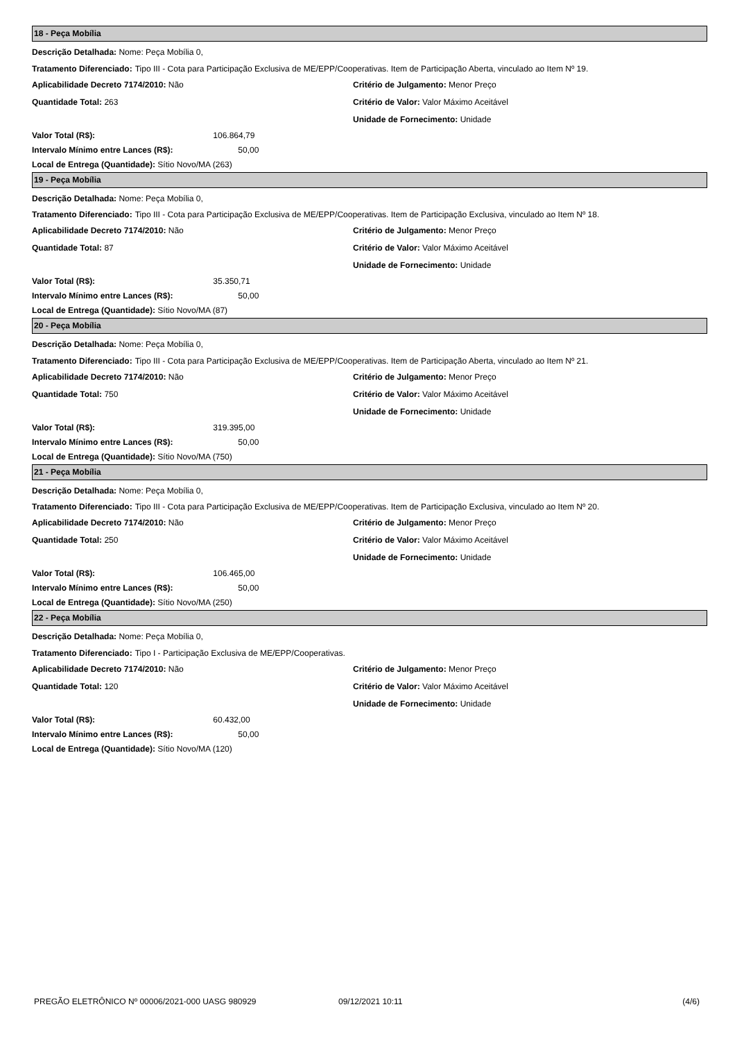18 - Peça Mobília
Descrição Detalhada: Nome: Peça Mobília 0,
Tratamento Diferenciado: Tipo III - Cota para Participação Exclusiva de ME/EPP/Cooperativas. Item de Participação Aberta, vinculado ao Item Nº 19.
Aplicabilidade Decreto 7174/2010: Não Critério de Julgamento: Menor Preço
Quantidade Total: 263 Critério de Valor: Valor Máximo Aceitável
Unidade de Fornecimento: Unidade
Valor Total (R$): 106.864,79
Intervalo Mínimo entre Lances (R$): 50,00
Local de Entrega (Quantidade): Sítio Novo/MA (263)
19 - Peça Mobília
Descrição Detalhada: Nome: Peça Mobília 0,
Tratamento Diferenciado: Tipo III - Cota para Participação Exclusiva de ME/EPP/Cooperativas. Item de Participação Exclusiva, vinculado ao Item Nº 18.
Aplicabilidade Decreto 7174/2010: Não Critério de Julgamento: Menor Preço
Quantidade Total: 87 Critério de Valor: Valor Máximo Aceitável
Unidade de Fornecimento: Unidade
Valor Total (R$): 35.350,71
Intervalo Mínimo entre Lances (R$): 50,00
Local de Entrega (Quantidade): Sítio Novo/MA (87)
20 - Peça Mobília
Descrição Detalhada: Nome: Peça Mobília 0,
Tratamento Diferenciado: Tipo III - Cota para Participação Exclusiva de ME/EPP/Cooperativas. Item de Participação Aberta, vinculado ao Item Nº 21.
Aplicabilidade Decreto 7174/2010: Não Critério de Julgamento: Menor Preço
Quantidade Total: 750 Critério de Valor: Valor Máximo Aceitável
Unidade de Fornecimento: Unidade
Valor Total (R$): 319.395,00
Intervalo Mínimo entre Lances (R$): 50,00
Local de Entrega (Quantidade): Sítio Novo/MA (750)
21 - Peça Mobília
Descrição Detalhada: Nome: Peça Mobília 0,
Tratamento Diferenciado: Tipo III - Cota para Participação Exclusiva de ME/EPP/Cooperativas. Item de Participação Exclusiva, vinculado ao Item Nº 20.
Aplicabilidade Decreto 7174/2010: Não Critério de Julgamento: Menor Preço
Quantidade Total: 250 Critério de Valor: Valor Máximo Aceitável
Unidade de Fornecimento: Unidade
Valor Total (R$): 106.465,00
Intervalo Mínimo entre Lances (R$): 50,00
Local de Entrega (Quantidade): Sítio Novo/MA (250)
22 - Peça Mobília
Descrição Detalhada: Nome: Peça Mobília 0,
Tratamento Diferenciado: Tipo I - Participação Exclusiva de ME/EPP/Cooperativas.
Aplicabilidade Decreto 7174/2010: Não Critério de Julgamento: Menor Preço
Quantidade Total: 120 Critério de Valor: Valor Máximo Aceitável
Unidade de Fornecimento: Unidade
Valor Total (R$): 60.432,00
Intervalo Mínimo entre Lances (R$): 50,00
Local de Entrega (Quantidade): Sítio Novo/MA (120)
PREGÃO ELETRÔNICO Nº 00006/2021-000 UASG 980929 09/12/2021 10:11 (4/6)